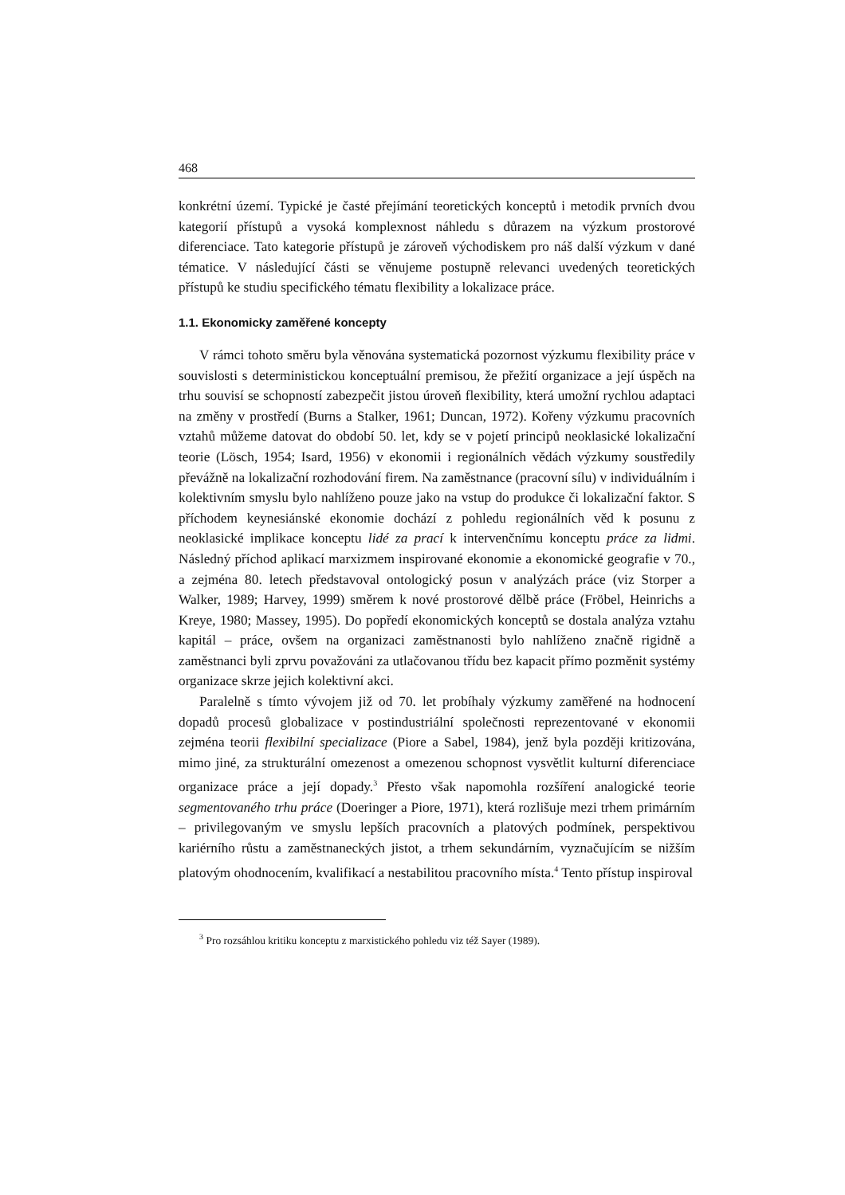468
konkrétní území. Typické je časté přejímání teoretických konceptů i metodik prvních dvou kategorií přístupů a vysoká komplexnost náhledu s důrazem na výzkum prostorové diferenciace. Tato kategorie přístupů je zároveň východiskem pro náš další výzkum v dané tématice. V následující části se věnujeme postupně relevanci uvedených teoretických přístupů ke studiu specifického tématu flexibility a lokalizace práce.
1.1. Ekonomicky zaměřené koncepty
V rámci tohoto směru byla věnována systematická pozornost výzkumu flexibility práce v souvislosti s deterministickou konceptuální premisou, že přežití organizace a její úspěch na trhu souvisí se schopností zabezpečit jistou úroveň flexibility, která umožní rychlou adaptaci na změny v prostředí (Burns a Stalker, 1961; Duncan, 1972). Kořeny výzkumu pracovních vztahů můžeme datovat do období 50. let, kdy se v pojetí principů neoklasické lokalizační teorie (Lösch, 1954; Isard, 1956) v ekonomii i regionálních vědách výzkumy soustředily převážně na lokalizační rozhodování firem. Na zaměstnance (pracovní sílu) v individuálním i kolektivním smyslu bylo nahlíženo pouze jako na vstup do produkce či lokalizační faktor. S příchodem keynesiánské ekonomie dochází z pohledu regionálních věd k posunu z neoklasické implikace konceptu lidé za prací k intervenčnímu konceptu práce za lidmi. Následný příchod aplikací marxizmem inspirované ekonomie a ekonomické geografie v 70., a zejména 80. letech představoval ontologický posun v analýzách práce (viz Storper a Walker, 1989; Harvey, 1999) směrem k nové prostorové dělbě práce (Fröbel, Heinrichs a Kreye, 1980; Massey, 1995). Do popředí ekonomických konceptů se dostala analýza vztahu kapitál – práce, ovšem na organizaci zaměstnanosti bylo nahlíženo značně rigidně a zaměstnanci byli zprvu považováni za utlačovanou třídu bez kapacit přímo pozměnit systémy organizace skrze jejich kolektivní akci.
Paralelně s tímto vývojem již od 70. let probíhaly výzkumy zaměřené na hodnocení dopadů procesů globalizace v postindustriální společnosti reprezentované v ekonomii zejména teorii flexibilní specializace (Piore a Sabel, 1984), jenž byla později kritizována, mimo jiné, za strukturální omezenost a omezenou schopnost vysvětlit kulturní diferenciace organizace práce a její dopady.<sup>3</sup> Přesto však napomohla rozšíření analogické teorie segmentovaného trhu práce (Doeringer a Piore, 1971), která rozlišuje mezi trhem primárním – privilegovaným ve smyslu lepších pracovních a platových podmínek, perspektivou kariérního růstu a zaměstnaneckých jistot, a trhem sekundárním, vyznačujícím se nižším platovým ohodnocením, kvalifikací a nestabilitou pracovního místa.<sup>4</sup> Tento přístup inspiroval
<sup>3</sup> Pro rozsáhlou kritiku konceptu z marxistického pohledu viz též Sayer (1989).